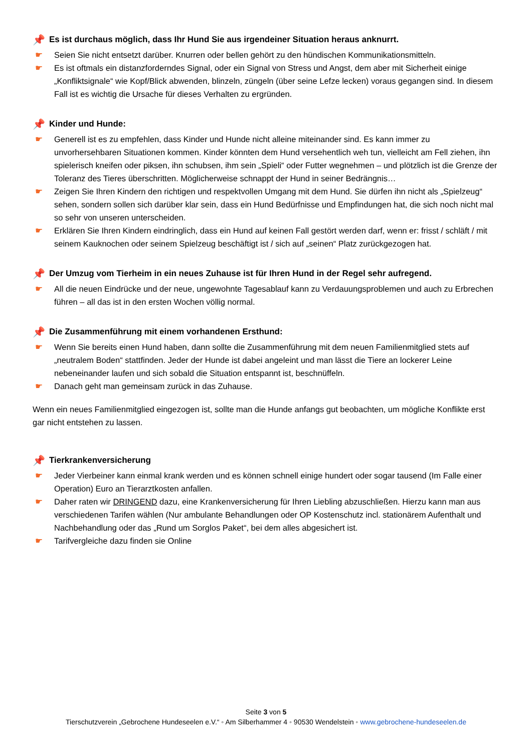📌 Es ist durchaus möglich, dass Ihr Hund Sie aus irgendeiner Situation heraus anknurrt.
☛ Seien Sie nicht entsetzt darüber. Knurren oder bellen gehört zu den hündischen Kommunikationsmitteln.
☛ Es ist oftmals ein distanzforderndes Signal, oder ein Signal von Stress und Angst, dem aber mit Sicherheit einige „Konfliktsignale“ wie Kopf/Blick abwenden, blinzeln, züngeln (über seine Lefze lecken) voraus gegangen sind. In diesem Fall ist es wichtig die Ursache für dieses Verhalten zu ergründen.
📌 Kinder und Hunde:
☛ Generell ist es zu empfehlen, dass Kinder und Hunde nicht alleine miteinander sind. Es kann immer zu unvorhersehbaren Situationen kommen. Kinder könnten dem Hund versehentlich weh tun, vielleicht am Fell ziehen, ihn spielerisch kneifen oder piksen, ihn schubsen, ihm sein „Spieli“ oder Futter wegnehmen – und plötzlich ist die Grenze der Toleranz des Tieres überschritten. Möglicherweise schnappt der Hund in seiner Bedrängnis…
☛ Zeigen Sie Ihren Kindern den richtigen und respektvollen Umgang mit dem Hund. Sie dürfen ihn nicht als „Spielzeug“ sehen, sondern sollen sich darüber klar sein, dass ein Hund Bedürfnisse und Empfindungen hat, die sich noch nicht mal so sehr von unseren unterscheiden.
☛ Erklären Sie Ihren Kindern eindringlich, dass ein Hund auf keinen Fall gestört werden darf, wenn er: frisst / schläft / mit seinem Kauknochen oder seinem Spielzeug beschäftigt ist / sich auf „seinen“ Platz zurückgezogen hat.
📌 Der Umzug vom Tierheim in ein neues Zuhause ist für Ihren Hund in der Regel sehr aufregend.
☛ All die neuen Eindrücke und der neue, ungewohnte Tagesablauf kann zu Verdauungsproblemen und auch zu Erbrechen führen – all das ist in den ersten Wochen völlig normal.
📌 Die Zusammenführung mit einem vorhandenen Ersthund:
☛ Wenn Sie bereits einen Hund haben, dann sollte die Zusammenführung mit dem neuen Familienmitglied stets auf „neutralem Boden“ stattfinden. Jeder der Hunde ist dabei angeleint und man lässt die Tiere an lockerer Leine nebeneinander laufen und sich sobald die Situation entspannt ist, beschnüffeln.
☛ Danach geht man gemeinsam zurück in das Zuhause.
Wenn ein neues Familienmitglied eingezogen ist, sollte man die Hunde anfangs gut beobachten, um mögliche Konflikte erst gar nicht entstehen zu lassen.
📌 Tierkrankenversicherung
☛ Jeder Vierbeiner kann einmal krank werden und es können schnell einige hundert oder sogar tausend (Im Falle einer Operation) Euro an Tierarztkosten anfallen.
☛ Daher raten wir DRINGEND dazu, eine Krankenversicherung für Ihren Liebling abzuschließen. Hierzu kann man aus verschiedenen Tarifen wählen (Nur ambulante Behandlungen oder OP Kostenschutz incl. stationärem Aufenthalt und Nachbehandlung oder das „Rund um Sorglos Paket“, bei dem alles abgesichert ist.
☛ Tarifvergleiche dazu finden sie Online
Seite 3 von 5
Tierschutzverein „Gebrochene Hundeseelen e.V.“ ◦ Am Silberhammer 4 ◦ 90530 Wendelstein ◦ www.gebrochene-hundeseelen.de